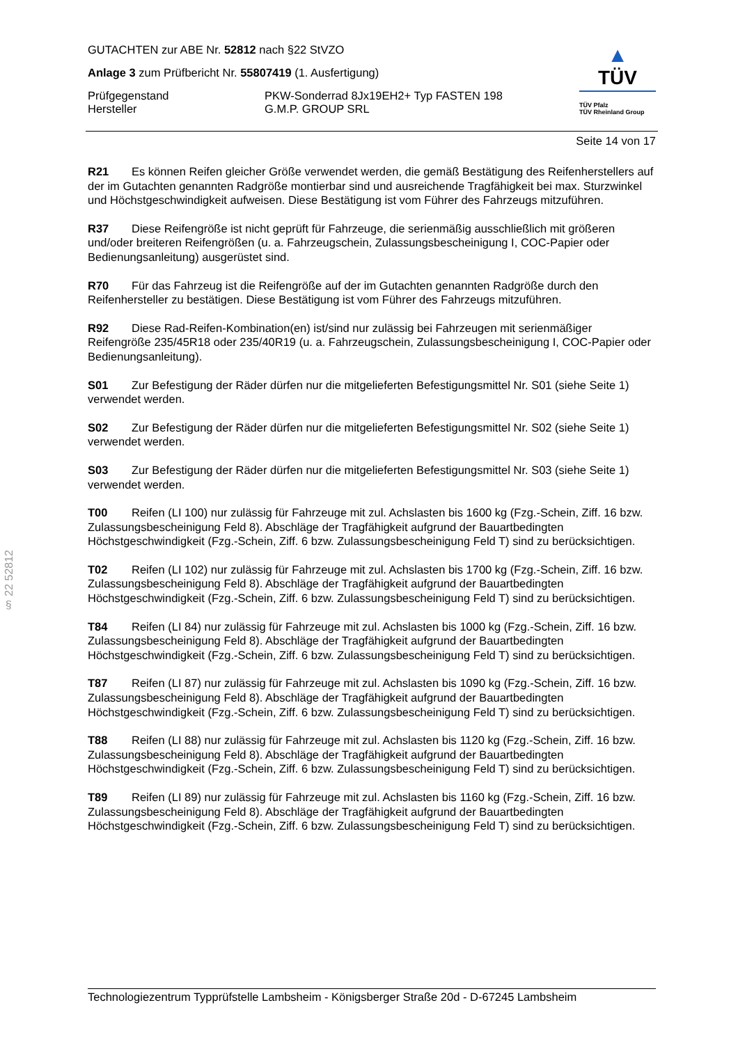GUTACHTEN zur ABE Nr. 52812 nach §22 StVZO
Anlage 3 zum Prüfbericht Nr. 55807419 (1. Ausfertigung)
Prüfgegenstand
Hersteller
PKW-Sonderrad 8Jx19EH2+ Typ FASTEN 198
G.M.P. GROUP SRL
▲
TÜV
TÜV Pfalz
TÜV Rheinland Group
Seite 14 von 17
R21 Es können Reifen gleicher Größe verwendet werden, die gemäß Bestätigung des Reifenherstellers auf der im Gutachten genannten Radgröße montierbar sind und ausreichende Tragfähigkeit bei max. Sturzwinkel und Höchstgeschwindigkeit aufweisen. Diese Bestätigung ist vom Führer des Fahrzeugs mitzuführen.
R37 Diese Reifengröße ist nicht geprüft für Fahrzeuge, die serienmäßig ausschließlich mit größeren und/oder breiteren Reifengrößen (u. a. Fahrzeugschein, Zulassungsbescheinigung I, COC-Papier oder Bedienungsanleitung) ausgerüstet sind.
R70 Für das Fahrzeug ist die Reifengröße auf der im Gutachten genannten Radgröße durch den Reifenhersteller zu bestätigen. Diese Bestätigung ist vom Führer des Fahrzeugs mitzuführen.
R92 Diese Rad-Reifen-Kombination(en) ist/sind nur zulässig bei Fahrzeugen mit serienmäßiger Reifengröße 235/45R18 oder 235/40R19 (u. a. Fahrzeugschein, Zulassungsbescheinigung I, COC-Papier oder Bedienungsanleitung).
S01 Zur Befestigung der Räder dürfen nur die mitgelieferten Befestigungsmittel Nr. S01 (siehe Seite 1) verwendet werden.
S02 Zur Befestigung der Räder dürfen nur die mitgelieferten Befestigungsmittel Nr. S02 (siehe Seite 1) verwendet werden.
S03 Zur Befestigung der Räder dürfen nur die mitgelieferten Befestigungsmittel Nr. S03 (siehe Seite 1) verwendet werden.
T00 Reifen (LI 100) nur zulässig für Fahrzeuge mit zul. Achslasten bis 1600 kg (Fzg.-Schein, Ziff. 16 bzw. Zulassungsbescheinigung Feld 8). Abschläge der Tragfähigkeit aufgrund der Bauartbedingten Höchstgeschwindigkeit (Fzg.-Schein, Ziff. 6 bzw. Zulassungsbescheinigung Feld T) sind zu berücksichtigen.
T02 Reifen (LI 102) nur zulässig für Fahrzeuge mit zul. Achslasten bis 1700 kg (Fzg.-Schein, Ziff. 16 bzw. Zulassungsbescheinigung Feld 8). Abschläge der Tragfähigkeit aufgrund der Bauartbedingten Höchstgeschwindigkeit (Fzg.-Schein, Ziff. 6 bzw. Zulassungsbescheinigung Feld T) sind zu berücksichtigen.
T84 Reifen (LI 84) nur zulässig für Fahrzeuge mit zul. Achslasten bis 1000 kg (Fzg.-Schein, Ziff. 16 bzw. Zulassungsbescheinigung Feld 8). Abschläge der Tragfähigkeit aufgrund der Bauartbedingten Höchstgeschwindigkeit (Fzg.-Schein, Ziff. 6 bzw. Zulassungsbescheinigung Feld T) sind zu berücksichtigen.
T87 Reifen (LI 87) nur zulässig für Fahrzeuge mit zul. Achslasten bis 1090 kg (Fzg.-Schein, Ziff. 16 bzw. Zulassungsbescheinigung Feld 8). Abschläge der Tragfähigkeit aufgrund der Bauartbedingten Höchstgeschwindigkeit (Fzg.-Schein, Ziff. 6 bzw. Zulassungsbescheinigung Feld T) sind zu berücksichtigen.
T88 Reifen (LI 88) nur zulässig für Fahrzeuge mit zul. Achslasten bis 1120 kg (Fzg.-Schein, Ziff. 16 bzw. Zulassungsbescheinigung Feld 8). Abschläge der Tragfähigkeit aufgrund der Bauartbedingten Höchstgeschwindigkeit (Fzg.-Schein, Ziff. 6 bzw. Zulassungsbescheinigung Feld T) sind zu berücksichtigen.
T89 Reifen (LI 89) nur zulässig für Fahrzeuge mit zul. Achslasten bis 1160 kg (Fzg.-Schein, Ziff. 16 bzw. Zulassungsbescheinigung Feld 8). Abschläge der Tragfähigkeit aufgrund der Bauartbedingten Höchstgeschwindigkeit (Fzg.-Schein, Ziff. 6 bzw. Zulassungsbescheinigung Feld T) sind zu berücksichtigen.
§ 22 52812
Technologiezentrum Typprüfstelle Lambsheim - Königsberger Straße 20d - D-67245 Lambsheim